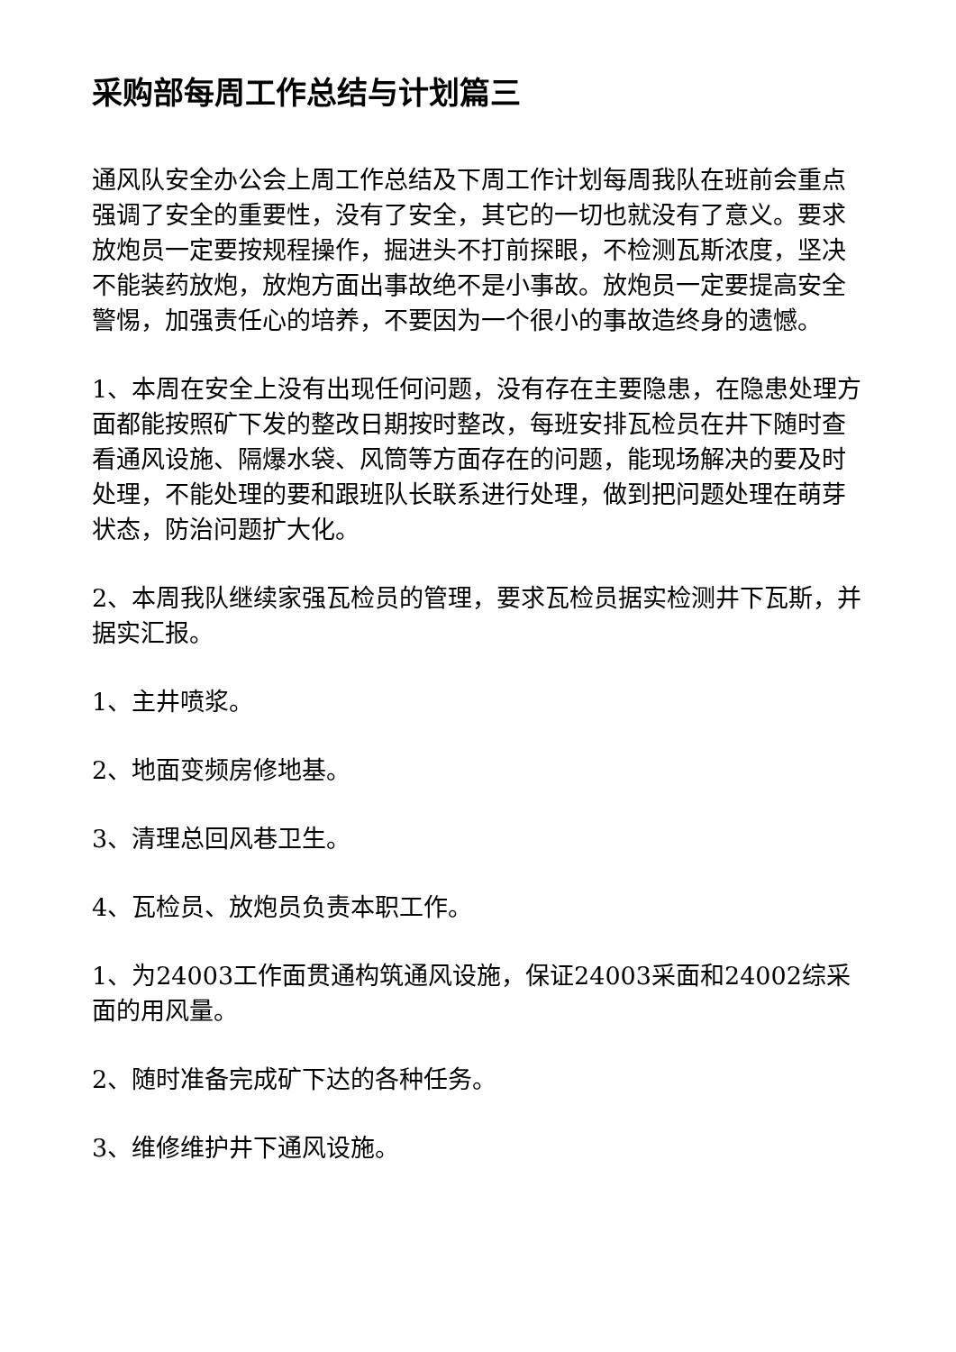采购部每周工作总结与计划篇三
通风队安全办公会上周工作总结及下周工作计划每周我队在班前会重点强调了安全的重要性，没有了安全，其它的一切也就没有了意义。要求放炮员一定要按规程操作，掘进头不打前探眼，不检测瓦斯浓度，坚决不能装药放炮，放炮方面出事故绝不是小事故。放炮员一定要提高安全警惕，加强责任心的培养，不要因为一个很小的事故造终身的遗憾。
1、本周在安全上没有出现任何问题，没有存在主要隐患，在隐患处理方面都能按照矿下发的整改日期按时整改，每班安排瓦检员在井下随时查看通风设施、隔爆水袋、风筒等方面存在的问题，能现场解决的要及时处理，不能处理的要和跟班队长联系进行处理，做到把问题处理在萌芽状态，防治问题扩大化。
2、本周我队继续家强瓦检员的管理，要求瓦检员据实检测井下瓦斯，并据实汇报。
1、主井喷浆。
2、地面变频房修地基。
3、清理总回风巷卫生。
4、瓦检员、放炮员负责本职工作。
1、为24003工作面贯通构筑通风设施，保证24003采面和24002综采面的用风量。
2、随时准备完成矿下达的各种任务。
3、维修维护井下通风设施。